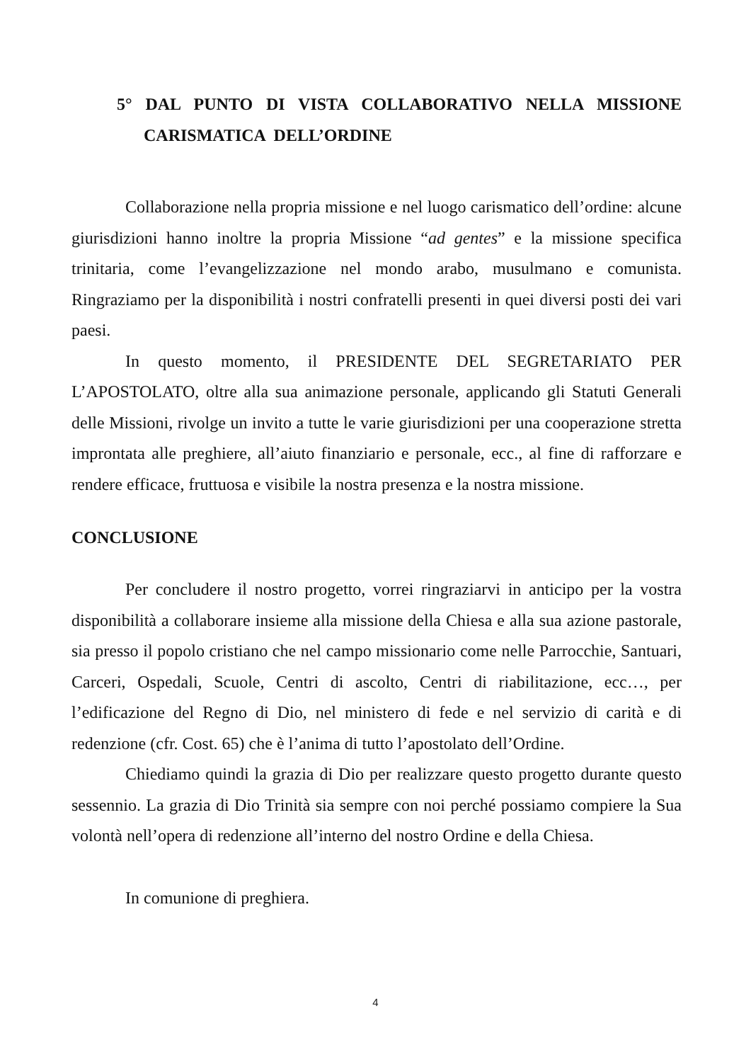5° DAL PUNTO DI VISTA COLLABORATIVO NELLA MISSIONE CARISMATICA DELL’ORDINE
Collaborazione nella propria missione e nel luogo carismatico dell’ordine: alcune giurisdizioni hanno inoltre la propria Missione “ad gentes” e la missione specifica trinitaria, come l’evangelizzazione nel mondo arabo, musulmano e comunista. Ringraziamo per la disponibilità i nostri confratelli presenti in quei diversi posti dei vari paesi.
In questo momento, il PRESIDENTE DEL SEGRETARIATO PER L’APOSTOLATO, oltre alla sua animazione personale, applicando gli Statuti Generali delle Missioni, rivolge un invito a tutte le varie giurisdizioni per una cooperazione stretta improntata alle preghiere, all’aiuto finanziario e personale, ecc., al fine di rafforzare e rendere efficace, fruttuosa e visibile la nostra presenza e la nostra missione.
CONCLUSIONE
Per concludere il nostro progetto, vorrei ringraziarvi in anticipo per la vostra disponibilità a collaborare insieme alla missione della Chiesa e alla sua azione pastorale, sia presso il popolo cristiano che nel campo missionario come nelle Parrocchie, Santuari, Carceri, Ospedali, Scuole, Centri di ascolto, Centri di riabilitazione, ecc…, per l’edificazione del Regno di Dio, nel ministero di fede e nel servizio di carità e di redenzione (cfr. Cost. 65) che è l’anima di tutto l’apostolato dell’Ordine.
Chiediamo quindi la grazia di Dio per realizzare questo progetto durante questo sessennio. La grazia di Dio Trinità sia sempre con noi perché possiamo compiere la Sua volontà nell’opera di redenzione all’interno del nostro Ordine e della Chiesa.
In comunione di preghiera.
4